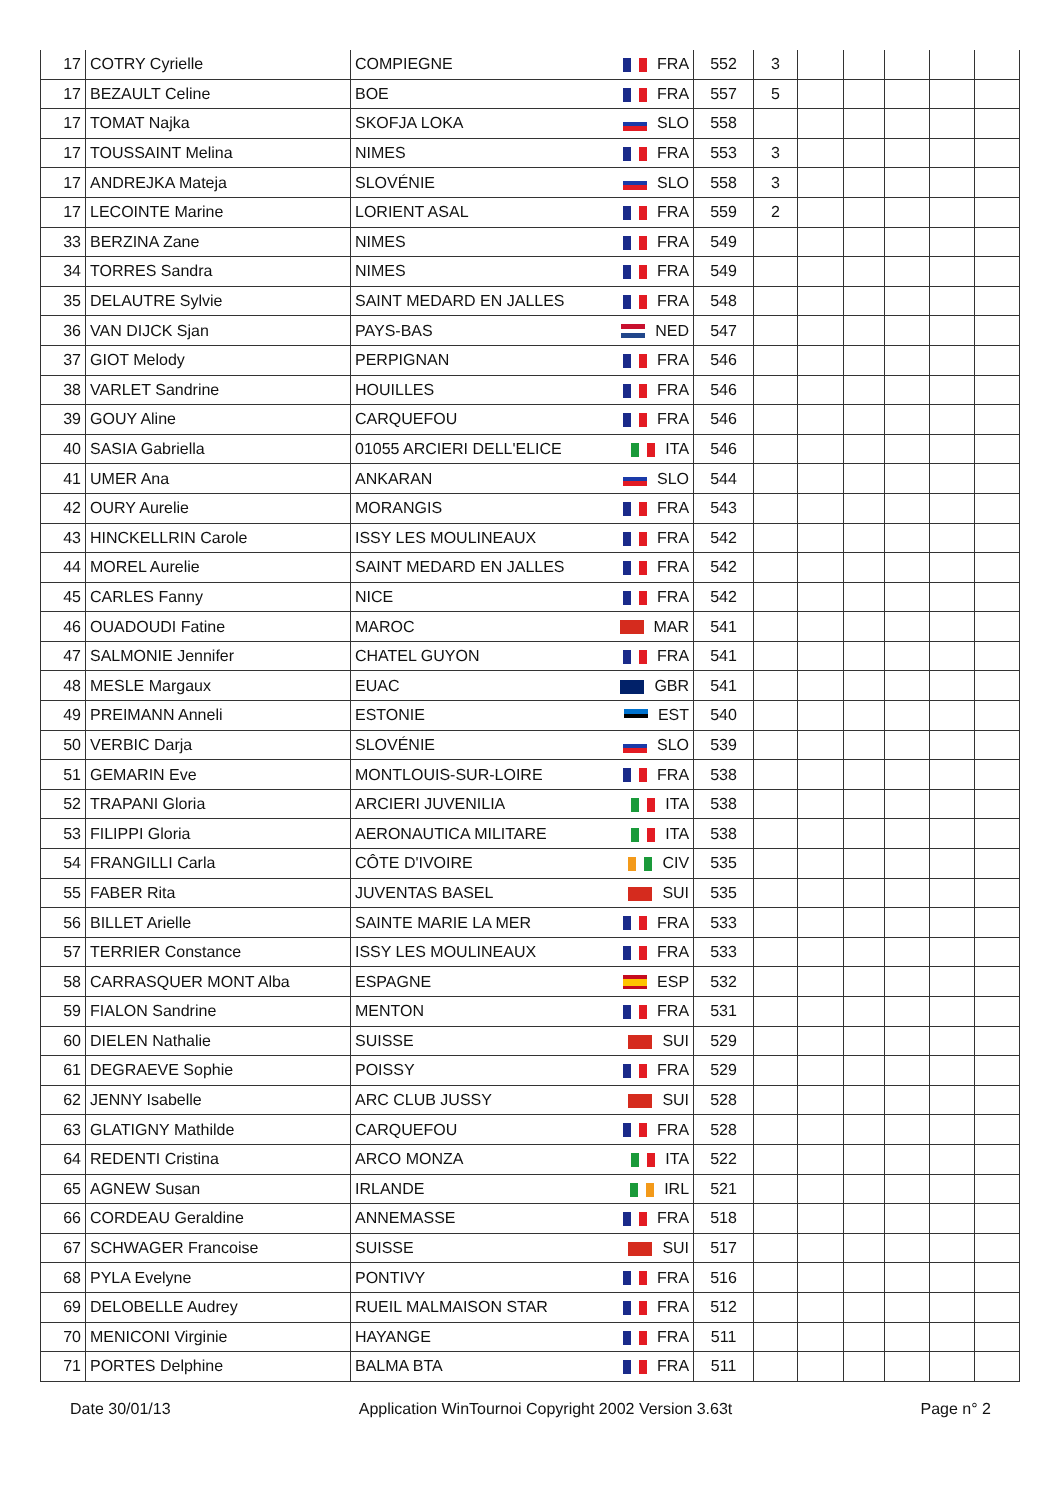| 17 | COTRY Cyrielle | COMPIEGNE | FRA | 552 | 3 | | | | | |
| 17 | BEZAULT Celine | BOE | FRA | 557 | 5 | | | | | |
| 17 | TOMAT Najka | SKOFJA LOKA | SLO | 558 | | | | | | |
| 17 | TOUSSAINT Melina | NIMES | FRA | 553 | 3 | | | | | |
| 17 | ANDREJKA Mateja | SLOVÉNIE | SLO | 558 | 3 | | | | | |
| 17 | LECOINTE Marine | LORIENT ASAL | FRA | 559 | 2 | | | | | |
| 33 | BERZINA Zane | NIMES | FRA | 549 | | | | | | |
| 34 | TORRES Sandra | NIMES | FRA | 549 | | | | | | |
| 35 | DELAUTRE Sylvie | SAINT MEDARD EN JALLES | FRA | 548 | | | | | | |
| 36 | VAN DIJCK Sjan | PAYS-BAS | NED | 547 | | | | | | |
| 37 | GIOT Melody | PERPIGNAN | FRA | 546 | | | | | | |
| 38 | VARLET Sandrine | HOUILLES | FRA | 546 | | | | | | |
| 39 | GOUY Aline | CARQUEFOU | FRA | 546 | | | | | | |
| 40 | SASIA Gabriella | 01055 ARCIERI DELL'ELICE | ITA | 546 | | | | | | |
| 41 | UMER Ana | ANKARAN | SLO | 544 | | | | | | |
| 42 | OURY Aurelie | MORANGIS | FRA | 543 | | | | | | |
| 43 | HINCKELLRIN Carole | ISSY LES MOULINEAUX | FRA | 542 | | | | | | |
| 44 | MOREL Aurelie | SAINT MEDARD EN JALLES | FRA | 542 | | | | | | |
| 45 | CARLES Fanny | NICE | FRA | 542 | | | | | | |
| 46 | OUADOUDI Fatine | MAROC | MAR | 541 | | | | | | |
| 47 | SALMONIE Jennifer | CHATEL GUYON | FRA | 541 | | | | | | |
| 48 | MESLE Margaux | EUAC | GBR | 541 | | | | | | |
| 49 | PREIMANN Anneli | ESTONIE | EST | 540 | | | | | | |
| 50 | VERBIC Darja | SLOVÉNIE | SLO | 539 | | | | | | |
| 51 | GEMARIN Eve | MONTLOUIS-SUR-LOIRE | FRA | 538 | | | | | | |
| 52 | TRAPANI Gloria | ARCIERI JUVENILIA | ITA | 538 | | | | | | |
| 53 | FILIPPI Gloria | AERONAUTICA MILITARE | ITA | 538 | | | | | | |
| 54 | FRANGILLI Carla | CÔTE D'IVOIRE | CIV | 535 | | | | | | |
| 55 | FABER Rita | JUVENTAS BASEL | SUI | 535 | | | | | | |
| 56 | BILLET Arielle | SAINTE MARIE LA MER | FRA | 533 | | | | | | |
| 57 | TERRIER Constance | ISSY LES MOULINEAUX | FRA | 533 | | | | | | |
| 58 | CARRASQUER MONT Alba | ESPAGNE | ESP | 532 | | | | | | |
| 59 | FIALON Sandrine | MENTON | FRA | 531 | | | | | | |
| 60 | DIELEN Nathalie | SUISSE | SUI | 529 | | | | | | |
| 61 | DEGRAEVE Sophie | POISSY | FRA | 529 | | | | | | |
| 62 | JENNY Isabelle | ARC CLUB JUSSY | SUI | 528 | | | | | | |
| 63 | GLATIGNY Mathilde | CARQUEFOU | FRA | 528 | | | | | | |
| 64 | REDENTI Cristina | ARCO MONZA | ITA | 522 | | | | | | |
| 65 | AGNEW Susan | IRLANDE | IRL | 521 | | | | | | |
| 66 | CORDEAU Geraldine | ANNEMASSE | FRA | 518 | | | | | | |
| 67 | SCHWAGER Francoise | SUISSE | SUI | 517 | | | | | | |
| 68 | PYLA Evelyne | PONTIVY | FRA | 516 | | | | | | |
| 69 | DELOBELLE Audrey | RUEIL MALMAISON STAR | FRA | 512 | | | | | | |
| 70 | MENICONI Virginie | HAYANGE | FRA | 511 | | | | | | |
| 71 | PORTES Delphine | BALMA BTA | FRA | 511 | | | | | | |
Date 30/01/13 Application WinTournoi Copyright 2002 Version 3.63t Page n° 2